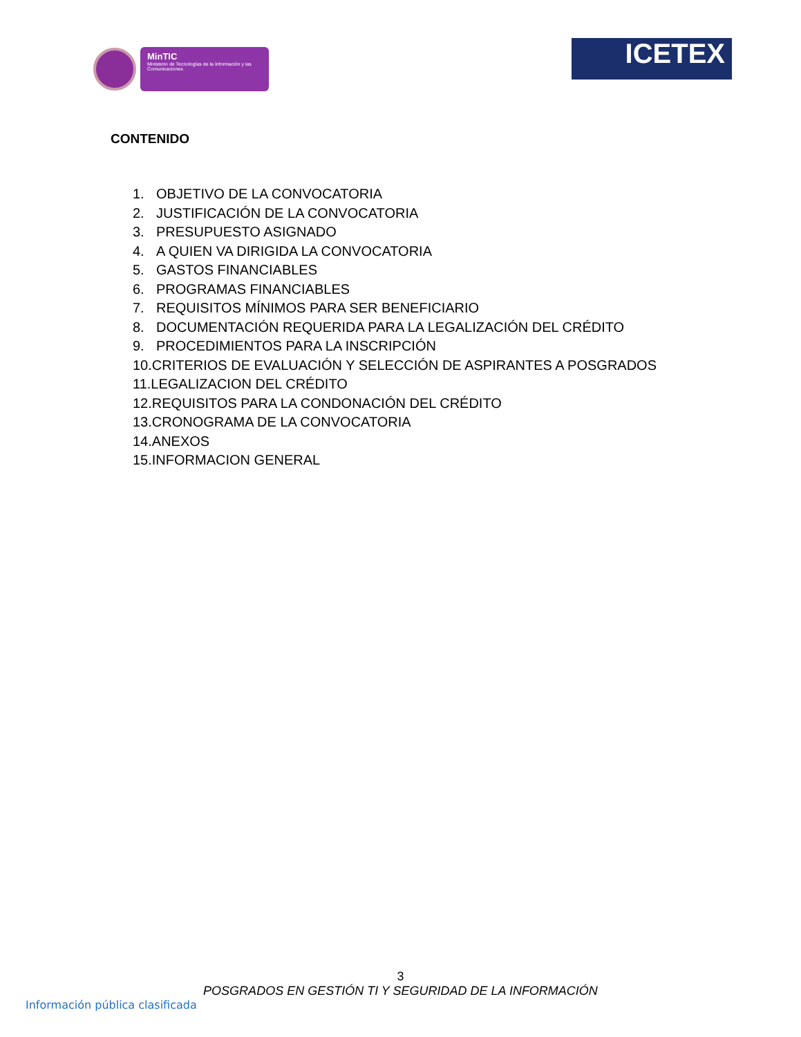MinTIC
Ministerio de Tecnologías de la Información y las Comunicaciones
ICETEX
CONTENIDO
1. OBJETIVO DE LA CONVOCATORIA
2. JUSTIFICACIÓN DE LA CONVOCATORIA
3. PRESUPUESTO ASIGNADO
4. A QUIEN VA DIRIGIDA LA CONVOCATORIA
5. GASTOS FINANCIABLES
6. PROGRAMAS FINANCIABLES
7. REQUISITOS MÍNIMOS PARA SER BENEFICIARIO
8. DOCUMENTACIÓN REQUERIDA PARA LA LEGALIZACIÓN DEL CRÉDITO
9. PROCEDIMIENTOS PARA LA INSCRIPCIÓN
10.CRITERIOS DE EVALUACIÓN Y SELECCIÓN DE ASPIRANTES A POSGRADOS
11.LEGALIZACION DEL CRÉDITO
12.REQUISITOS PARA LA CONDONACIÓN DEL CRÉDITO
13.CRONOGRAMA DE LA CONVOCATORIA
14.ANEXOS
15.INFORMACION GENERAL
3
POSGRADOS EN GESTIÓN TI Y SEGURIDAD DE LA INFORMACIÓN
Información pública clasificada